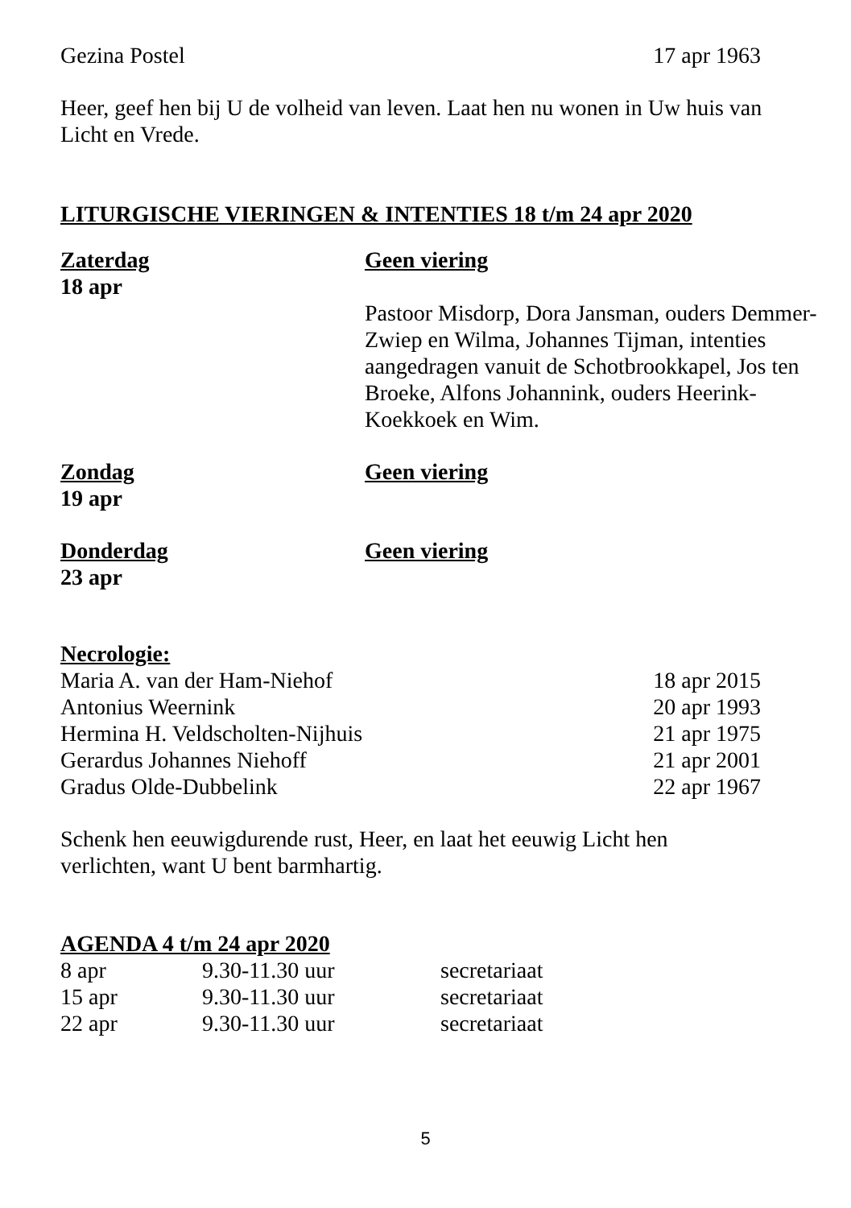| Gezina Postel | 17 apr 1963 |
Heer, geef hen bij U de volheid van leven. Laat hen nu wonen in Uw huis van Licht en Vrede.
LITURGISCHE VIERINGEN & INTENTIES 18 t/m 24 apr 2020
| Zaterdag 18 apr | Geen viering Pastoor Misdorp, Dora Jansman, ouders Demmer-Zwiep en Wilma, Johannes Tijman, intenties aangedragen vanuit de Schotbrookkapel, Jos ten Broeke, Alfons Johannink, ouders Heerink-Koekkoek en Wim. |
| Zondag 19 apr | Geen viering |
| Donderdag 23 apr | Geen viering |
Necrologie:
| Maria A. van der Ham-Niehof | 18 apr 2015 |
| Antonius Weernink | 20 apr 1993 |
| Hermina H. Veldscholten-Nijhuis | 21 apr 1975 |
| Gerardus Johannes Niehoff | 21 apr 2001 |
| Gradus Olde-Dubbelink | 22 apr 1967 |
Schenk hen eeuwigdurende rust, Heer, en laat het eeuwig Licht hen verlichten, want U bent barmhartig.
AGENDA 4 t/m 24 apr 2020
| 8 apr | 9.30-11.30 uur | secretariaat |
| 15 apr | 9.30-11.30 uur | secretariaat |
| 22 apr | 9.30-11.30 uur | secretariaat |
5